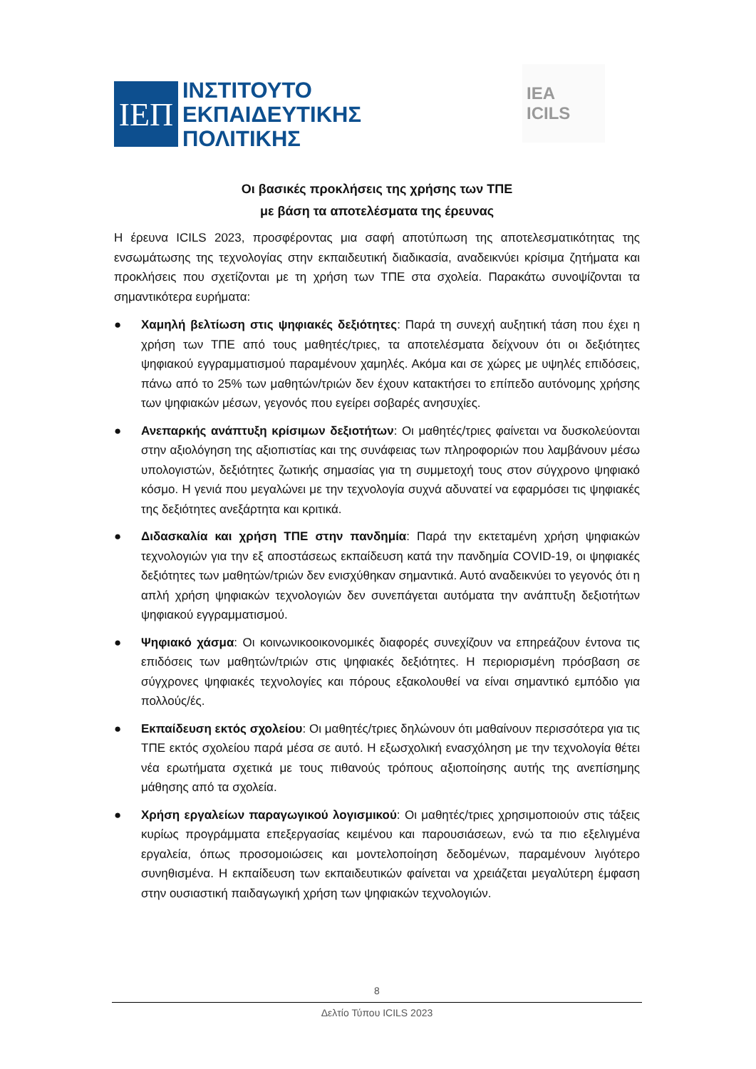ΙΕΠ
ΙΝΣΤΙΤΟΥΤΟ
ΕΚΠΑΙΔΕΥΤΙΚΗΣ
ΠΟΛΙΤΙΚΗΣ
IEA
ICILS
Οι βασικές προκλήσεις της χρήσης των ΤΠΕ
με βάση τα αποτελέσματα της έρευνας
Η έρευνα ICILS 2023, προσφέροντας μια σαφή αποτύπωση της αποτελεσματικότητας της ενσωμάτωσης της τεχνολογίας στην εκπαιδευτική διαδικασία, αναδεικνύει κρίσιμα ζητήματα και προκλήσεις που σχετίζονται με τη χρήση των ΤΠΕ στα σχολεία. Παρακάτω συνοψίζονται τα σημαντικότερα ευρήματα:
● Χαμηλή βελτίωση στις ψηφιακές δεξιότητες: Παρά τη συνεχή αυξητική τάση που έχει η χρήση των ΤΠΕ από τους μαθητές/τριες, τα αποτελέσματα δείχνουν ότι οι δεξιότητες ψηφιακού εγγραμματισμού παραμένουν χαμηλές. Ακόμα και σε χώρες με υψηλές επιδόσεις, πάνω από το 25% των μαθητών/τριών δεν έχουν κατακτήσει το επίπεδο αυτόνομης χρήσης των ψηφιακών μέσων, γεγονός που εγείρει σοβαρές ανησυχίες.
● Ανεπαρκής ανάπτυξη κρίσιμων δεξιοτήτων: Οι μαθητές/τριες φαίνεται να δυσκολεύονται στην αξιολόγηση της αξιοπιστίας και της συνάφειας των πληροφοριών που λαμβάνουν μέσω υπολογιστών, δεξιότητες ζωτικής σημασίας για τη συμμετοχή τους στον σύγχρονο ψηφιακό κόσμο. Η γενιά που μεγαλώνει με την τεχνολογία συχνά αδυνατεί να εφαρμόσει τις ψηφιακές της δεξιότητες ανεξάρτητα και κριτικά.
● Διδασκαλία και χρήση ΤΠΕ στην πανδημία: Παρά την εκτεταμένη χρήση ψηφιακών τεχνολογιών για την εξ αποστάσεως εκπαίδευση κατά την πανδημία COVID-19, οι ψηφιακές δεξιότητες των μαθητών/τριών δεν ενισχύθηκαν σημαντικά. Αυτό αναδεικνύει το γεγονός ότι η απλή χρήση ψηφιακών τεχνολογιών δεν συνεπάγεται αυτόματα την ανάπτυξη δεξιοτήτων ψηφιακού εγγραμματισμού.
● Ψηφιακό χάσμα: Οι κοινωνικοοικονομικές διαφορές συνεχίζουν να επηρεάζουν έντονα τις επιδόσεις των μαθητών/τριών στις ψηφιακές δεξιότητες. Η περιορισμένη πρόσβαση σε σύγχρονες ψηφιακές τεχνολογίες και πόρους εξακολουθεί να είναι σημαντικό εμπόδιο για πολλούς/ές.
● Εκπαίδευση εκτός σχολείου: Οι μαθητές/τριες δηλώνουν ότι μαθαίνουν περισσότερα για τις ΤΠΕ εκτός σχολείου παρά μέσα σε αυτό. Η εξωσχολική ενασχόληση με την τεχνολογία θέτει νέα ερωτήματα σχετικά με τους πιθανούς τρόπους αξιοποίησης αυτής της ανεπίσημης μάθησης από τα σχολεία.
● Χρήση εργαλείων παραγωγικού λογισμικού: Οι μαθητές/τριες χρησιμοποιούν στις τάξεις κυρίως προγράμματα επεξεργασίας κειμένου και παρουσιάσεων, ενώ τα πιο εξελιγμένα εργαλεία, όπως προσομοιώσεις και μοντελοποίηση δεδομένων, παραμένουν λιγότερο συνηθισμένα. Η εκπαίδευση των εκπαιδευτικών φαίνεται να χρειάζεται μεγαλύτερη έμφαση στην ουσιαστική παιδαγωγική χρήση των ψηφιακών τεχνολογιών.
8
Δελτίο Τύπου ICILS 2023